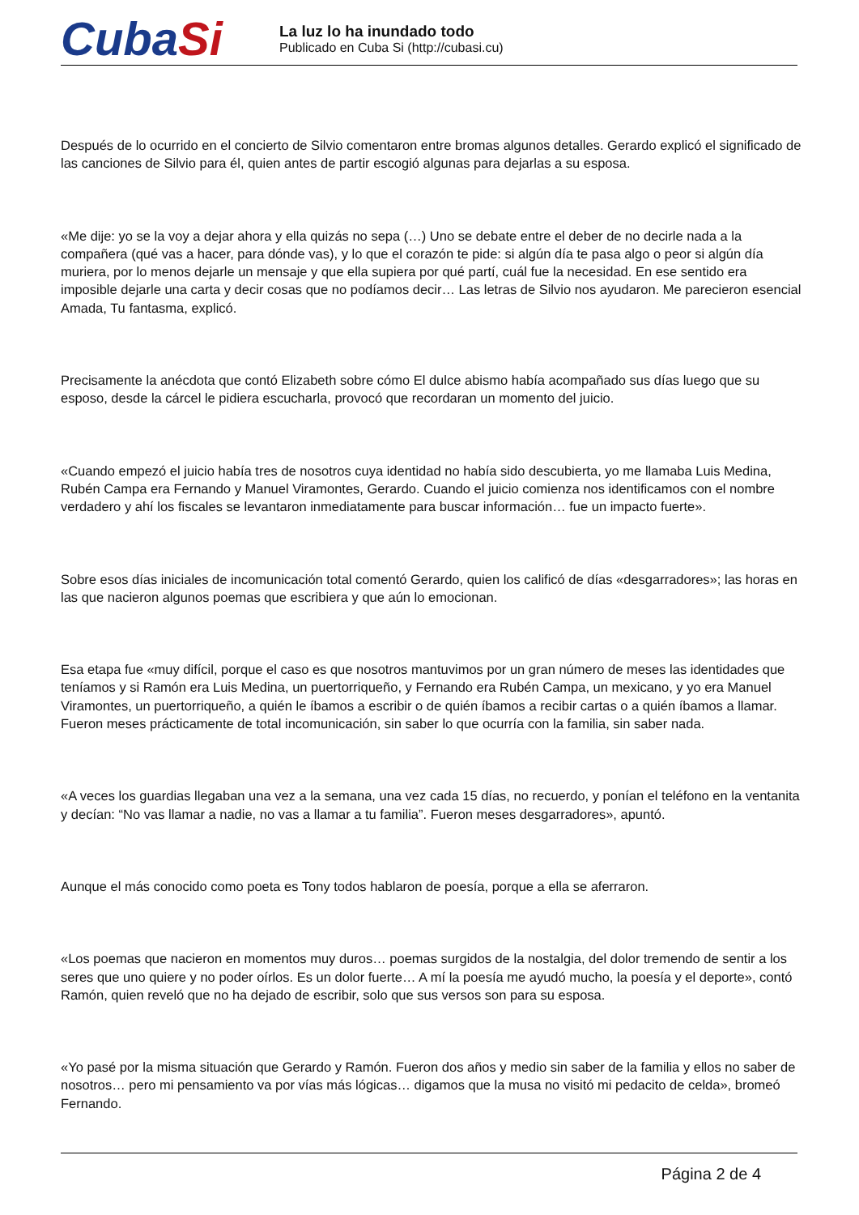CubaSi
La luz lo ha inundado todo
Publicado en Cuba Si (http://cubasi.cu)
Después de lo ocurrido en el concierto de Silvio comentaron entre bromas algunos detalles. Gerardo explicó el significado de las canciones de Silvio para él, quien antes de partir escogió algunas para dejarlas a su esposa.
«Me dije: yo se la voy a dejar ahora y ella quizás no sepa (…) Uno se debate entre el deber de no decirle nada a la compañera (qué vas a hacer, para dónde vas), y lo que el corazón te pide: si algún día te pasa algo o peor si algún día muriera, por lo menos dejarle un mensaje y que ella supiera por qué partí, cuál fue la necesidad. En ese sentido era imposible dejarle una carta y decir cosas que no podíamos decir… Las letras de Silvio nos ayudaron. Me parecieron esencial Amada, Tu fantasma, explicó.
Precisamente la anécdota que contó Elizabeth sobre cómo El dulce abismo había acompañado sus días luego que su esposo, desde la cárcel le pidiera escucharla, provocó que recordaran un momento del juicio.
«Cuando empezó el juicio había tres de nosotros cuya identidad no había sido descubierta, yo me llamaba Luis Medina, Rubén Campa era Fernando y Manuel Viramontes, Gerardo. Cuando el juicio comienza nos identificamos con el nombre verdadero y ahí los fiscales se levantaron inmediatamente para buscar información… fue un impacto fuerte».
Sobre esos días iniciales de incomunicación total comentó Gerardo, quien los calificó de días «desgarradores»; las horas en las que nacieron algunos poemas que escribiera y que aún lo emocionan.
Esa etapa fue «muy difícil, porque el caso es que nosotros mantuvimos por un gran número de meses las identidades que teníamos y si Ramón era Luis Medina, un puertorriqueño, y Fernando era Rubén Campa, un mexicano, y yo era Manuel Viramontes, un puertorriqueño, a quién le íbamos a escribir o de quién íbamos a recibir cartas o a quién íbamos a llamar. Fueron meses prácticamente de total incomunicación, sin saber lo que ocurría con la familia, sin saber nada.
«A veces los guardias llegaban una vez a la semana, una vez cada 15 días, no recuerdo, y ponían el teléfono en la ventanita y decían: “No vas llamar a nadie, no vas a llamar a tu familia”. Fueron meses desgarradores», apuntó.
Aunque el más conocido como poeta es Tony todos hablaron de poesía, porque a ella se aferraron.
«Los poemas que nacieron en momentos muy duros… poemas surgidos de la nostalgia, del dolor tremendo de sentir a los seres que uno quiere y no poder oírlos. Es un dolor fuerte… A mí la poesía me ayudó mucho, la poesía y el deporte», contó Ramón, quien reveló que no ha dejado de escribir, solo que sus versos son para su esposa.
«Yo pasé por la misma situación que Gerardo y Ramón. Fueron dos años y medio sin saber de la familia y ellos no saber de nosotros… pero mi pensamiento va por vías más lógicas… digamos que la musa no visitó mi pedacito de celda», bromeó Fernando.
Página 2 de 4